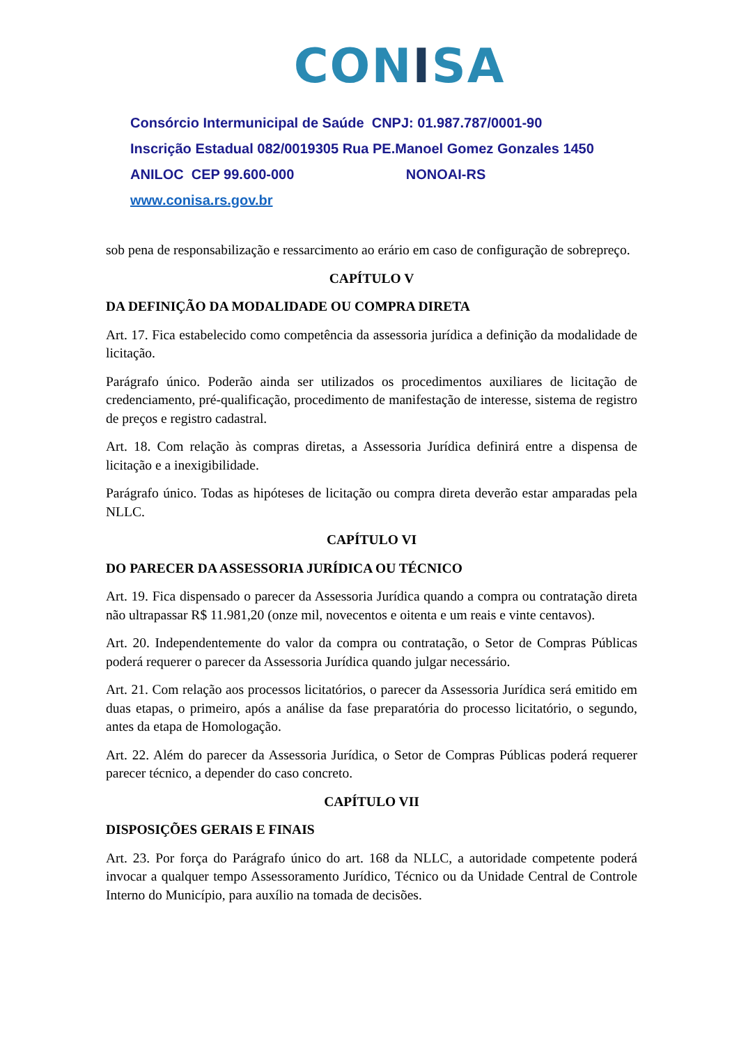CONISA
Consórcio Intermunicipal de Saúde CNPJ: 01.987.787/0001-90
Inscrição Estadual 082/0019305 Rua PE.Manoel Gomez Gonzales 1450
ANILOC CEP 99.600-000 NONOAI-RS
www.conisa.rs.gov.br
sob pena de responsabilização e ressarcimento ao erário em caso de configuração de sobrepreço.
CAPÍTULO V
DA DEFINIÇÃO DA MODALIDADE OU COMPRA DIRETA
Art. 17. Fica estabelecido como competência da assessoria jurídica a definição da modalidade de licitação.
Parágrafo único. Poderão ainda ser utilizados os procedimentos auxiliares de licitação de credenciamento, pré-qualificação, procedimento de manifestação de interesse, sistema de registro de preços e registro cadastral.
Art. 18. Com relação às compras diretas, a Assessoria Jurídica definirá entre a dispensa de licitação e a inexigibilidade.
Parágrafo único. Todas as hipóteses de licitação ou compra direta deverão estar amparadas pela NLLC.
CAPÍTULO VI
DO PARECER DA ASSESSORIA JURÍDICA OU TÉCNICO
Art. 19. Fica dispensado o parecer da Assessoria Jurídica quando a compra ou contratação direta não ultrapassar R$ 11.981,20 (onze mil, novecentos e oitenta e um reais e vinte centavos).
Art. 20. Independentemente do valor da compra ou contratação, o Setor de Compras Públicas poderá requerer o parecer da Assessoria Jurídica quando julgar necessário.
Art. 21. Com relação aos processos licitatórios, o parecer da Assessoria Jurídica será emitido em duas etapas, o primeiro, após a análise da fase preparatória do processo licitatório, o segundo, antes da etapa de Homologação.
Art. 22. Além do parecer da Assessoria Jurídica, o Setor de Compras Públicas poderá requerer parecer técnico, a depender do caso concreto.
CAPÍTULO VII
DISPOSIÇÕES GERAIS E FINAIS
Art. 23. Por força do Parágrafo único do art. 168 da NLLC, a autoridade competente poderá invocar a qualquer tempo Assessoramento Jurídico, Técnico ou da Unidade Central de Controle Interno do Município, para auxílio na tomada de decisões.